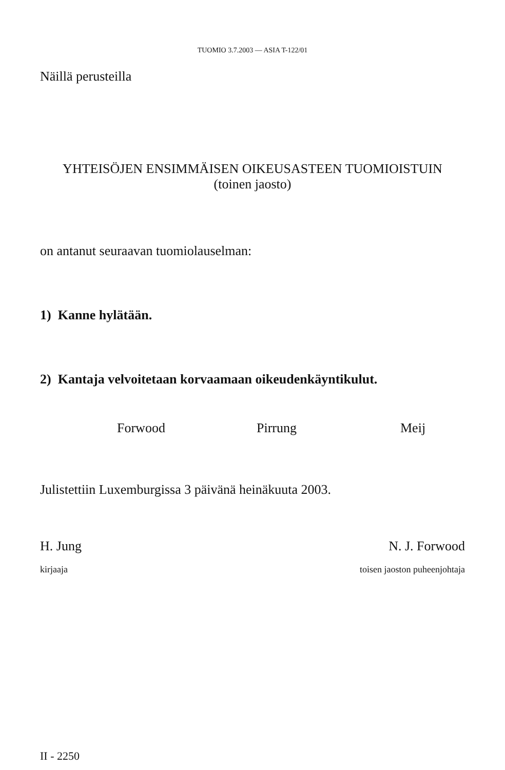TUOMIO 3.7.2003 — ASIA T-122/01
Näillä perusteilla
YHTEISÖJEN ENSIMMÄISEN OIKEUSASTEEN TUOMIOISTUIN
(toinen jaosto)
on antanut seuraavan tuomiolauselman:
1) Kanne hylätään.
2) Kantaja velvoitetaan korvaamaan oikeudenkäyntikulut.
Forwood Pirrung Meij
Julistettiin Luxemburgissa 3 päivänä heinäkuuta 2003.
H. Jung
kirjaaja
N. J. Forwood
toisen jaoston puheenjohtaja
II - 2250